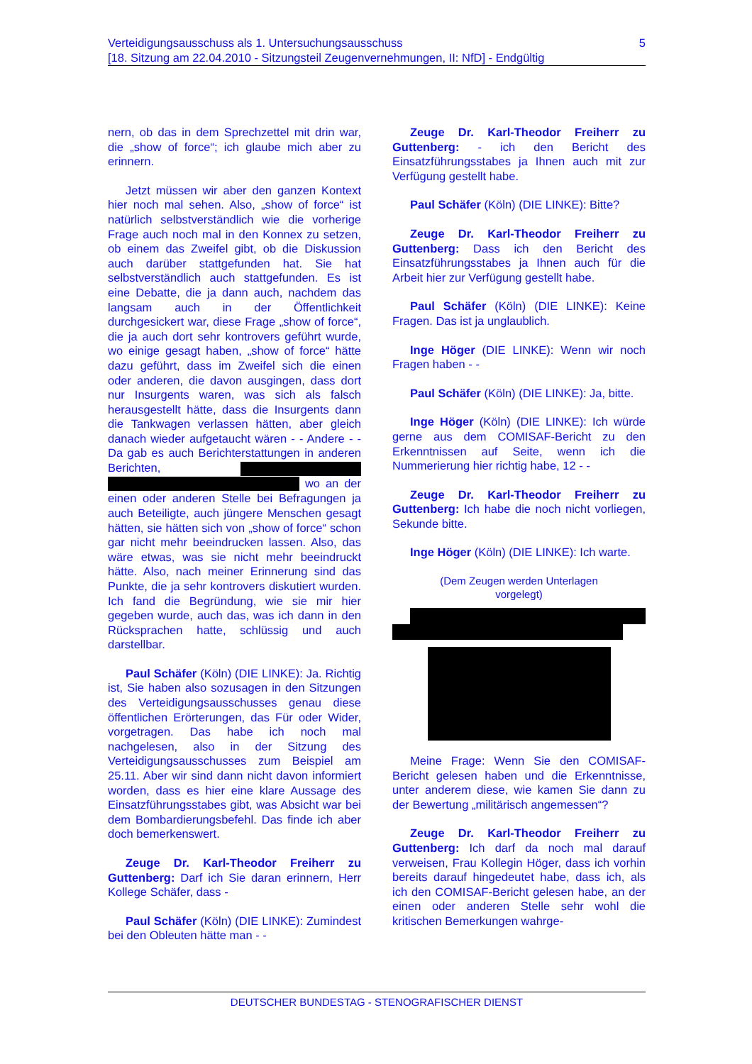5 Verteidigungsausschuss als 1. Untersuchungsausschuss
[18. Sitzung am 22.04.2010 - Sitzungsteil Zeugenvernehmungen, II: NfD] - Endgültig
nern, ob das in dem Sprechzettel mit drin war, die „show of force“; ich glaube mich aber zu erinnern.
Jetzt müssen wir aber den ganzen Kontext hier noch mal sehen. Also, „show of force“ ist natürlich selbstverständlich wie die vorherige Frage auch noch mal in den Konnex zu setzen, ob einem das Zweifel gibt, ob die Diskussion auch darüber stattgefunden hat. Sie hat selbstverständlich auch stattgefunden. Es ist eine Debatte, die ja dann auch, nachdem das langsam auch in der Öffentlichkeit durchgesickert war, diese Frage „show of force“, die ja auch dort sehr kontrovers geführt wurde, wo einige gesagt haben, „show of force“ hätte dazu geführt, dass im Zweifel sich die einen oder anderen, die davon ausgingen, dass dort nur Insurgents waren, was sich als falsch herausgestellt hätte, dass die Insurgents dann die Tankwagen verlassen hätten, aber gleich danach wieder aufgetaucht wären - - Andere - - Da gab es auch Berichterstattungen in anderen Berichten, wo an der einen oder anderen Stelle bei Befragungen ja auch Beteiligte, auch jüngere Menschen gesagt hätten, sie hätten sich von „show of force“ schon gar nicht mehr beeindrucken lassen. Also, das wäre etwas, was sie nicht mehr beeindruckt hätte. Also, nach meiner Erinnerung sind das Punkte, die ja sehr kontrovers diskutiert wurden. Ich fand die Begründung, wie sie mir hier gegeben wurde, auch das, was ich dann in den Rücksprachen hatte, schlüssig und auch darstellbar.
Paul Schäfer (Köln) (DIE LINKE): Ja. Richtig ist, Sie haben also sozusagen in den Sitzungen des Verteidigungsausschusses genau diese öffentlichen Erörterungen, das Für oder Wider, vorgetragen. Das habe ich noch mal nachgelesen, also in der Sitzung des Verteidigungsausschusses zum Beispiel am 25.11. Aber wir sind dann nicht davon informiert worden, dass es hier eine klare Aussage des Einsatzführungsstabes gibt, was Absicht war bei dem Bombardierungsbefehl. Das finde ich aber doch bemerkenswert.
Zeuge Dr. Karl-Theodor Freiherr zu Guttenberg: Darf ich Sie daran erinnern, Herr Kollege Schäfer, dass -
Paul Schäfer (Köln) (DIE LINKE): Zumindest bei den Obleuten hätte man - -
Zeuge Dr. Karl-Theodor Freiherr zu Guttenberg: - ich den Bericht des Einsatzführungsstabes ja Ihnen auch mit zur Verfügung gestellt habe.
Paul Schäfer (Köln) (DIE LINKE): Bitte?
Zeuge Dr. Karl-Theodor Freiherr zu Guttenberg: Dass ich den Bericht des Einsatzführungsstabes ja Ihnen auch für die Arbeit hier zur Verfügung gestellt habe.
Paul Schäfer (Köln) (DIE LINKE): Keine Fragen. Das ist ja unglaublich.
Inge Höger (DIE LINKE): Wenn wir noch Fragen haben - -
Paul Schäfer (Köln) (DIE LINKE): Ja, bitte.
Inge Höger (Köln) (DIE LINKE): Ich würde gerne aus dem COMISAF-Bericht zu den Erkenntnissen auf Seite, wenn ich die Nummerierung hier richtig habe, 12 - -
Zeuge Dr. Karl-Theodor Freiherr zu Guttenberg: Ich habe die noch nicht vorliegen, Sekunde bitte.
Inge Höger (Köln) (DIE LINKE): Ich warte.
(Dem Zeugen werden Unterlagen
vorgelegt)
Meine Frage: Wenn Sie den COMISAF-Bericht gelesen haben und die Erkenntnisse, unter anderem diese, wie kamen Sie dann zu der Bewertung „militärisch angemessen“?
Zeuge Dr. Karl-Theodor Freiherr zu Guttenberg: Ich darf da noch mal darauf verweisen, Frau Kollegin Höger, dass ich vorhin bereits darauf hingedeutet habe, dass ich, als ich den COMISAF-Bericht gelesen habe, an der einen oder anderen Stelle sehr wohl die kritischen Bemerkungen wahrge-
DEUTSCHER BUNDESTAG - STENOGRAFISCHER DIENST